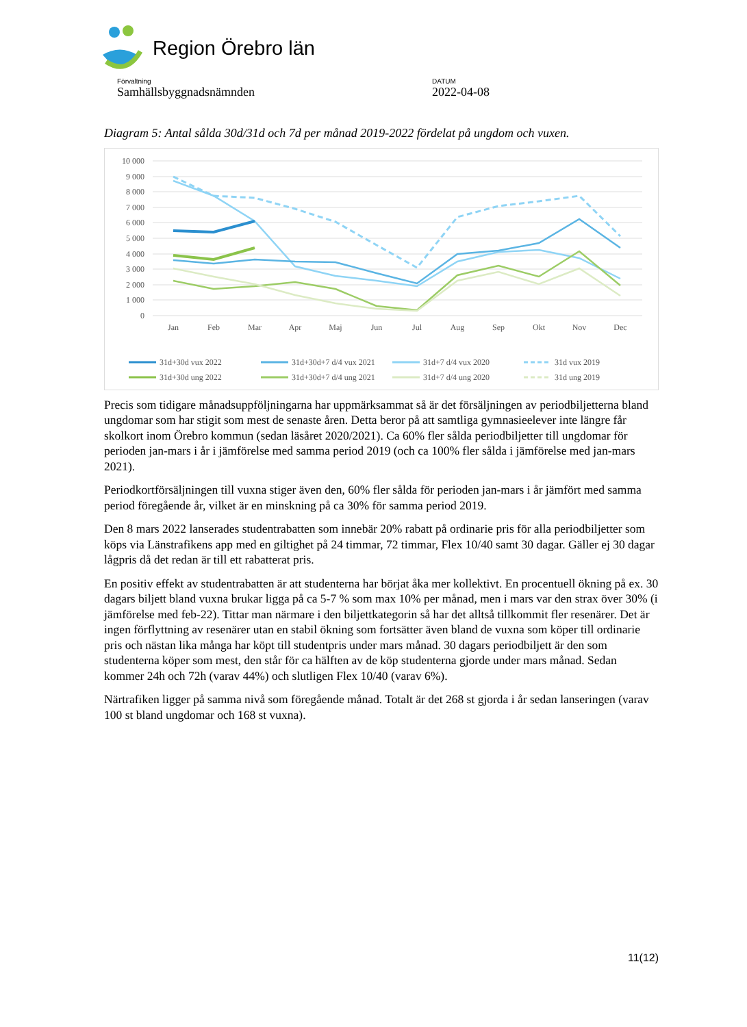Region Örebro län
Förvaltning
Samhällsbyggnadsnämnden
DATUM
2022-04-08
Diagram 5: Antal sålda 30d/31d och 7d per månad 2019-2022 fördelat på ungdom och vuxen.
10 000
9 000
8 000
7 000
6 000
5 000
4 000
3 000
2 000
1 000
0
Jan
Feb
Mar
Apr
Maj
Jun
Jul
Aug
Sep
Okt
Nov
Dec
31d+30d vux 2022
31d+30d+7 d/4 vux 2021
31d+7 d/4 vux 2020
31d vux 2019
31d+30d ung 2022
31d+30d+7 d/4 ung 2021
31d+7 d/4 ung 2020
31d ung 2019
Precis som tidigare månadsuppföljningarna har uppmärksammat så är det försäljningen av periodbil­jetterna bland ungdomar som har stigit som mest de senaste åren. Detta beror på att samtliga gymnasi­eelever inte längre får skolkort inom Örebro kommun (sedan läsåret 2020/2021). Ca 60% fler sålda periodbiljetter till ungdomar för perioden jan-mars i år i jämförelse med samma period 2019 (och ca 100% fler sålda i jämförelse med jan-mars 2021).
Periodkortförsäljningen till vuxna stiger även den, 60% fler sålda för perioden jan-mars i år jämfört med samma period föregående år, vilket är en minskning på ca 30% för samma period 2019.
Den 8 mars 2022 lanserades studentrabatten som innebär 20% rabatt på ordinarie pris för alla period­biljetter som köps via Länstrafikens app med en giltighet på 24 timmar, 72 timmar, Flex 10/40 samt 30 dagar. Gäller ej 30 dagar lågpris då det redan är till ett rabatterat pris.
En positiv effekt av studentrabatten är att studenterna har börjat åka mer kollektivt. En procentuell ök­ning på ex. 30 dagars biljett bland vuxna brukar ligga på ca 5-7 % som max 10% per månad, men i mars var den strax över 30% (i jämförelse med feb-22). Tittar man närmare i den biljettkategorin så har det alltså tillkommit fler resenärer. Det är ingen förflyttning av resenärer utan en stabil ökning som fortsätter även bland de vuxna som köper till ordinarie pris och nästan lika många har köpt till student­pris under mars månad. 30 dagars periodbiljett är den som studenterna köper som mest, den står för ca hälften av de köp studenterna gjorde under mars månad. Sedan kommer 24h och 72h (varav 44%) och slutligen Flex 10/40 (varav 6%).
Närtrafiken ligger på samma nivå som föregående månad. Totalt är det 268 st gjorda i år sedan lanse­ringen (varav 100 st bland ungdomar och 168 st vuxna).
11(12)